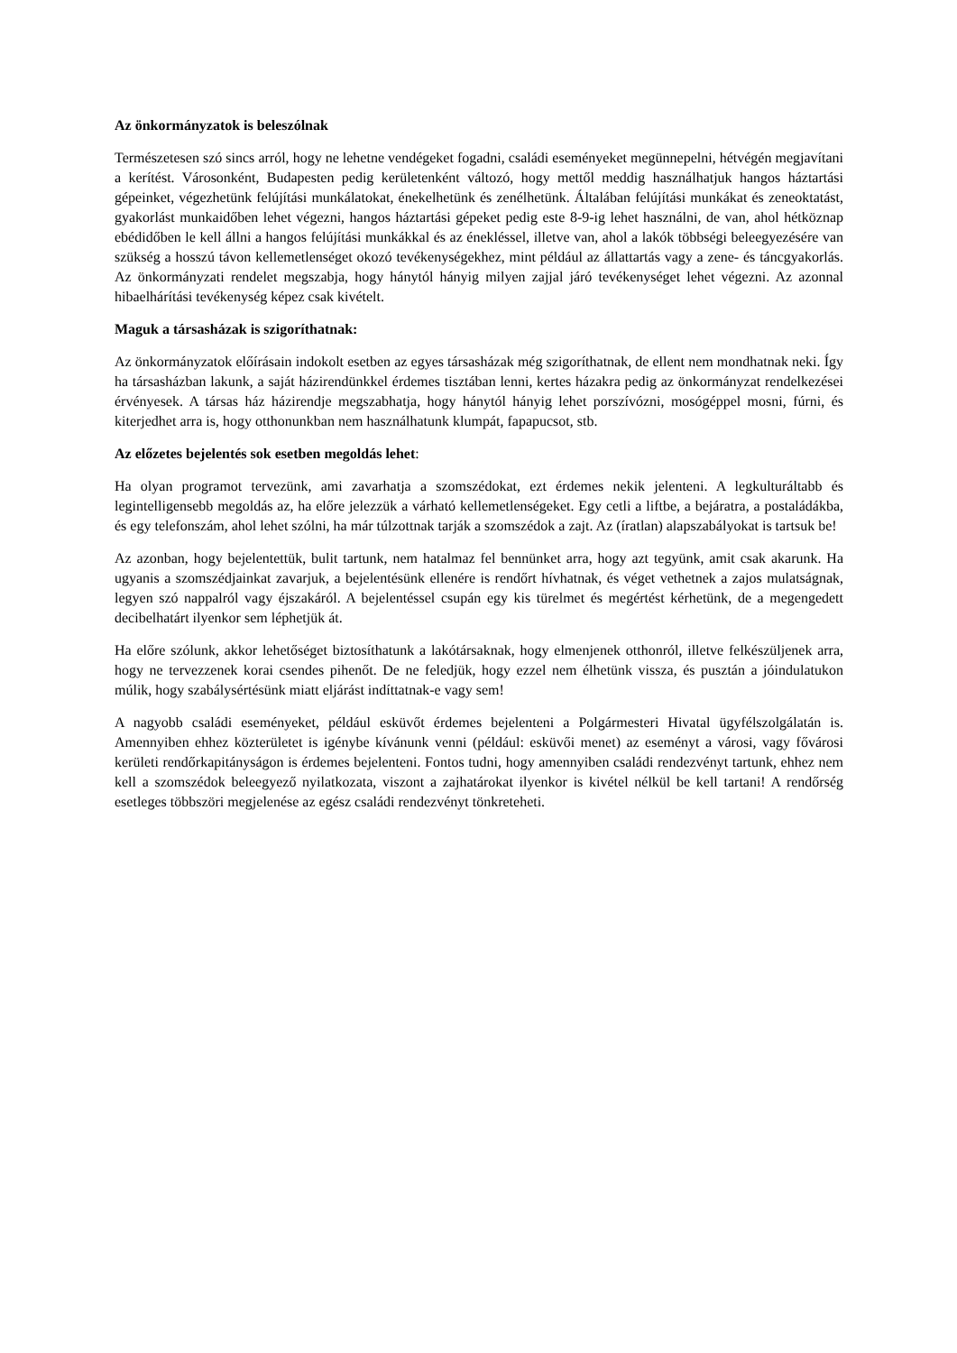Az önkormányzatok is beleszólnak
Természetesen szó sincs arról, hogy ne lehetne vendégeket fogadni, családi eseményeket megünnepelni, hétvégén megjavítani a kerítést. Városonként, Budapesten pedig kerületenként változó, hogy mettől meddig használhatjuk hangos háztartási gépeinket, végezhetünk felújítási munkálatokat, énekelhetünk és zenélhetünk. Általában felújítási munkákat és zeneoktatást, gyakorlást munkaidőben lehet végezni, hangos háztartási gépeket pedig este 8-9-ig lehet használni, de van, ahol hétköznap ebédidőben le kell állni a hangos felújítási munkákkal és az énekléssel, illetve van, ahol a lakók többségi beleegyezésére van szükség a hosszú távon kellemetlenséget okozó tevékenységekhez, mint például az állattartás vagy a zene- és táncgyakorlás. Az önkormányzati rendelet megszabja, hogy hánytól hányig milyen zajjal járó tevékenységet lehet végezni. Az azonnal hibaelhárítási tevékenység képez csak kivételt.
Maguk a társasházak is szigoríthatnak:
Az önkormányzatok előírásain indokolt esetben az egyes társasházak még szigoríthatnak, de ellent nem mondhatnak neki. Így ha társasházban lakunk, a saját házirendünkkel érdemes tisztában lenni, kertes házakra pedig az önkormányzat rendelkezései érvényesek. A társas ház házirendje megszabhatja, hogy hánytól hányig lehet porszívózni, mosógéppel mosni, fúrni, és kiterjedhet arra is, hogy otthonunkban nem használhatunk klumpát, fapapucsot, stb.
Az előzetes bejelentés sok esetben megoldás lehet:
Ha olyan programot tervezünk, ami zavarhatja a szomszédokat, ezt érdemes nekik jelenteni. A legkulturáltabb és legintelligensebb megoldás az, ha előre jelezzük a várható kellemetlenségeket. Egy cetli a liftbe, a bejáratra, a postaládákba, és egy telefonszám, ahol lehet szólni, ha már túlzottnak tarják a szomszédok a zajt. Az (íratlan) alapszabályokat is tartsuk be!
Az azonban, hogy bejelentettük, bulit tartunk, nem hatalmaz fel bennünket arra, hogy azt tegyünk, amit csak akarunk. Ha ugyanis a szomszédjainkat zavarjuk, a bejelentésünk ellenére is rendőrt hívhatnak, és véget vethetnek a zajos mulatságnak, legyen szó nappalról vagy éjszakáról. A bejelentéssel csupán egy kis türelmet és megértést kérhetünk, de a megengedett decibelhatárt ilyenkor sem léphetjük át.
Ha előre szólunk, akkor lehetőséget biztosíthatunk a lakótársaknak, hogy elmenjenek otthonról, illetve felkészüljenek arra, hogy ne tervezzenek korai csendes pihenőt. De ne feledjük, hogy ezzel nem élhetünk vissza, és pusztán a jóindulatukon múlik, hogy szabálysértésünk miatt eljárást indíttatnak-e vagy sem!
A nagyobb családi eseményeket, például esküvőt érdemes bejelenteni a Polgármesteri Hivatal ügyfélszolgálatán is. Amennyiben ehhez közterületet is igénybe kívánunk venni (például: esküvői menet) az eseményt a városi, vagy fővárosi kerületi rendőrkapitányságon is érdemes bejelenteni. Fontos tudni, hogy amennyiben családi rendezvényt tartunk, ehhez nem kell a szomszédok beleegyező nyilatkozata, viszont a zajhatárokat ilyenkor is kivétel nélkül be kell tartani! A rendőrség esetleges többszöri megjelenése az egész családi rendezvényt tönkreteheti.